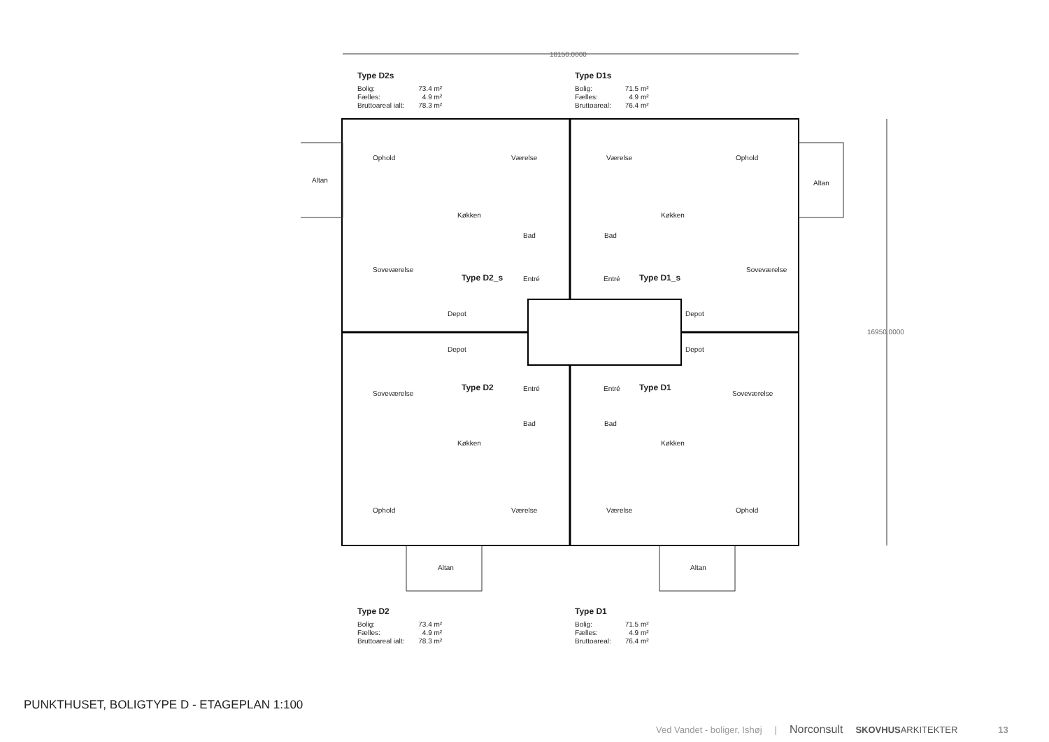18150.0000
16950.0000
Type D2s
| Bolig: | 73.4 m² |
| Fælles: | 4.9 m² |
| Bruttoareal ialt: | 78.3 m² |
Type D1s
| Bolig: | 71.5 m² |
| Fælles: | 4.9 m² |
| Bruttoareal: | 76.4 m² |
Ophold Værelse Værelse Ophold
Altan Altan
Køkken Køkken
Bad Bad
Soveværelse Soveværelse
Type D2_s Entré Entré Type D1_s
Depot Depot
Depot Depot
Type D2 Entré Entré Type D1
Soveværelse Soveværelse
Bad Bad
Køkken Køkken
Ophold Værelse Værelse Ophold
Altan Altan
Type D2
| Bolig: | 73.4 m² |
| Fælles: | 4.9 m² |
| Bruttoareal ialt: | 78.3 m² |
Type D1
| Bolig: | 71.5 m² |
| Fælles: | 4.9 m² |
| Bruttoareal: | 76.4 m² |
PUNKTHUSET, BOLIGTYPE D - ETAGEPLAN 1:100
Ved Vandet - boliger, Ishøj | Norconsult SKOVHUSARKITEKTER 13